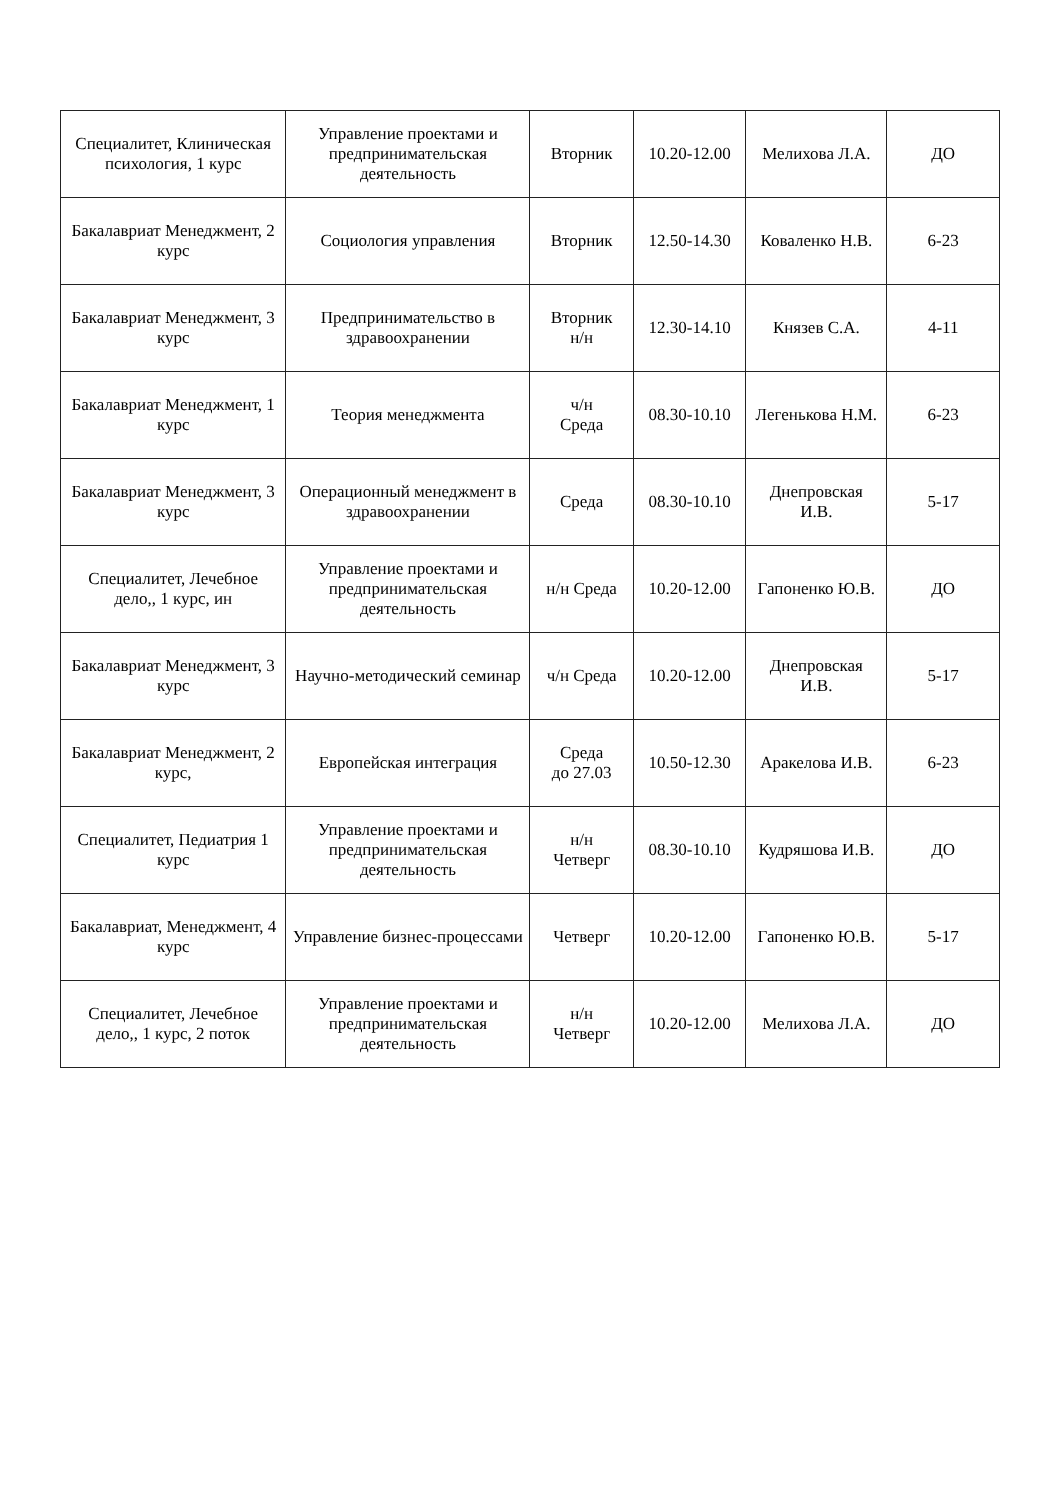| Специалитет, Клиническая психология, 1 курс | Управление проектами и предпринимательская деятельность | Вторник | 10.20-12.00 | Мелихова Л.А. | ДО |
| Бакалавриат Менеджмент, 2 курс | Социология управления | Вторник | 12.50-14.30 | Коваленко Н.В. | 6-23 |
| Бакалавриат Менеджмент, 3 курс | Предпринимательство в здравоохранении | Вторник н/н | 12.30-14.10 | Князев С.А. | 4-11 |
| Бакалавриат Менеджмент, 1 курс | Теория менеджмента | ч/н Среда | 08.30-10.10 | Легенькова Н.М. | 6-23 |
| Бакалавриат Менеджмент, 3 курс | Операционный менеджмент в здравоохранении | Среда | 08.30-10.10 | Днепровская И.В. | 5-17 |
| Специалитет, Лечебное дело,, 1 курс, ин | Управление проектами и предпринимательская деятельность | н/н Среда | 10.20-12.00 | Гапоненко Ю.В. | ДО |
| Бакалавриат Менеджмент, 3 курс | Научно-методический семинар | ч/н Среда | 10.20-12.00 | Днепровская И.В. | 5-17 |
| Бакалавриат Менеджмент, 2 курс, | Европейская интеграция | Среда до 27.03 | 10.50-12.30 | Аракелова И.В. | 6-23 |
| Специалитет, Педиатрия 1 курс | Управление проектами и предпринимательская деятельность | н/н Четверг | 08.30-10.10 | Кудряшова И.В. | ДО |
| Бакалавриат, Менеджмент, 4 курс | Управление бизнес-процессами | Четверг | 10.20-12.00 | Гапоненко Ю.В. | 5-17 |
| Специалитет, Лечебное дело,, 1 курс, 2 поток | Управление проектами и предпринимательская деятельность | н/н Четверг | 10.20-12.00 | Мелихова Л.А. | ДО |